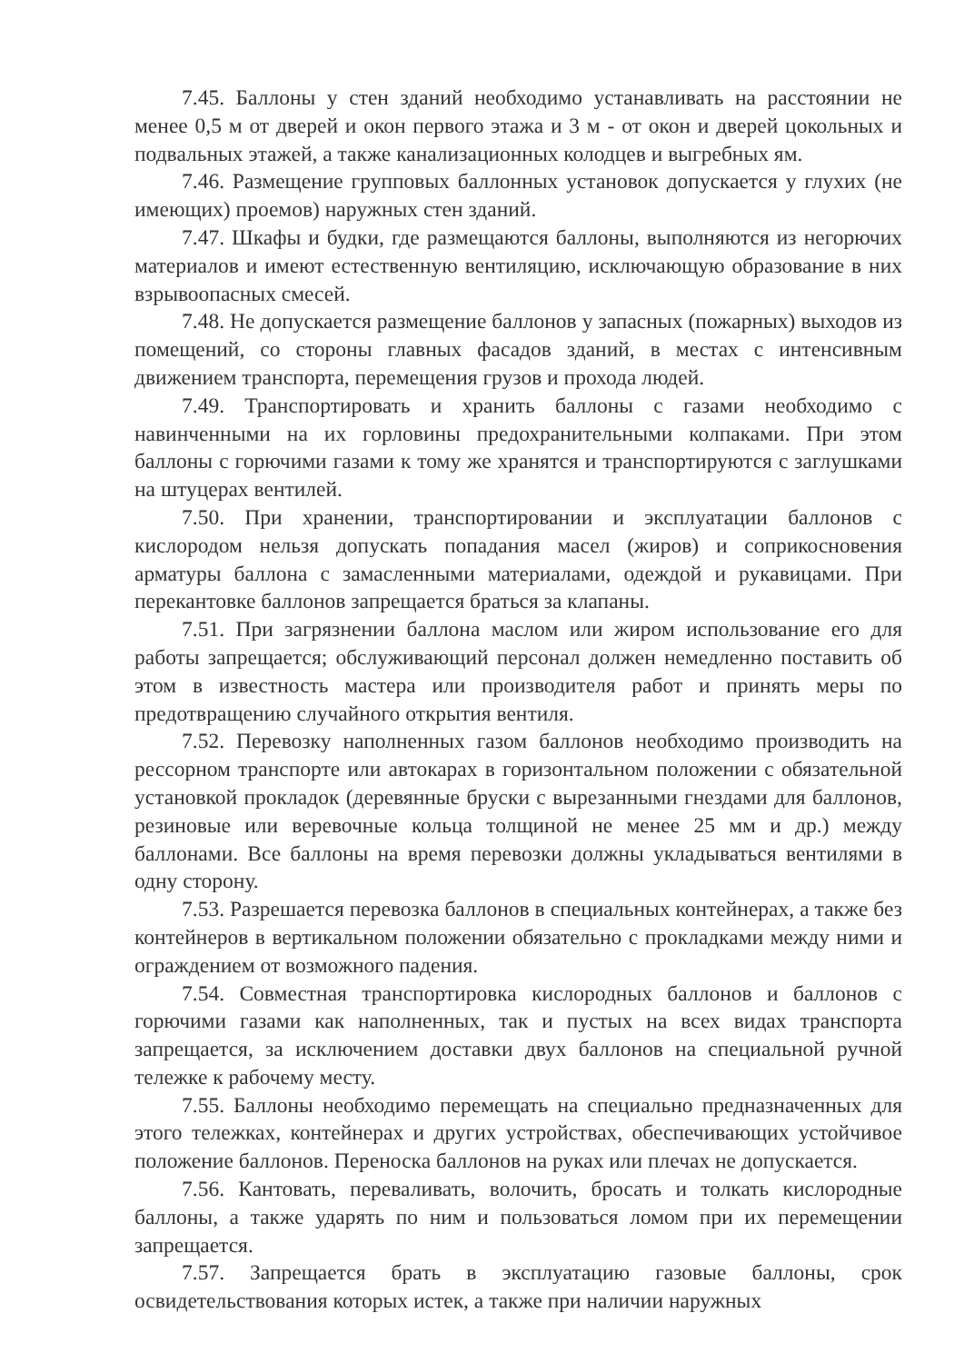7.45. Баллоны у стен зданий необходимо устанавливать на расстоянии не менее 0,5 м от дверей и окон первого этажа и 3 м - от окон и дверей цокольных и подвальных этажей, а также канализационных колодцев и выгребных ям.
7.46. Размещение групповых баллонных установок допускается у глухих (не имеющих) проемов) наружных стен зданий.
7.47. Шкафы и будки, где размещаются баллоны, выполняются из негорючих материалов и имеют естественную вентиляцию, исключающую образование в них взрывоопасных смесей.
7.48. Не допускается размещение баллонов у запасных (пожарных) выходов из помещений, со стороны главных фасадов зданий, в местах с интенсивным движением транспорта, перемещения грузов и прохода людей.
7.49. Транспортировать и хранить баллоны с газами необходимо с навинченными на их горловины предохранительными колпаками. При этом баллоны с горючими газами к тому же хранятся и транспортируются с заглушками на штуцерах вентилей.
7.50. При хранении, транспортировании и эксплуатации баллонов с кислородом нельзя допускать попадания масел (жиров) и соприкосновения арматуры баллона с замасленными материалами, одеждой и рукавицами. При перекантовке баллонов запрещается браться за клапаны.
7.51. При загрязнении баллона маслом или жиром использование его для работы запрещается; обслуживающий персонал должен немедленно поставить об этом в известность мастера или производителя работ и принять меры по предотвращению случайного открытия вентиля.
7.52. Перевозку наполненных газом баллонов необходимо производить на рессорном транспорте или автокарах в горизонтальном положении с обязательной установкой прокладок (деревянные бруски с вырезанными гнездами для баллонов, резиновые или веревочные кольца толщиной не менее 25 мм и др.) между баллонами. Все баллоны на время перевозки должны укладываться вентилями в одну сторону.
7.53. Разрешается перевозка баллонов в специальных контейнерах, а также без контейнеров в вертикальном положении обязательно с прокладками между ними и ограждением от возможного падения.
7.54. Совместная транспортировка кислородных баллонов и баллонов с горючими газами как наполненных, так и пустых на всех видах транспорта запрещается, за исключением доставки двух баллонов на специальной ручной тележке к рабочему месту.
7.55. Баллоны необходимо перемещать на специально предназначенных для этого тележках, контейнерах и других устройствах, обеспечивающих устойчивое положение баллонов. Переноска баллонов на руках или плечах не допускается.
7.56. Кантовать, переваливать, волочить, бросать и толкать кислородные баллоны, а также ударять по ним и пользоваться ломом при их перемещении запрещается.
7.57. Запрещается брать в эксплуатацию газовые баллоны, срок освидетельствования которых истек, а также при наличии наружных